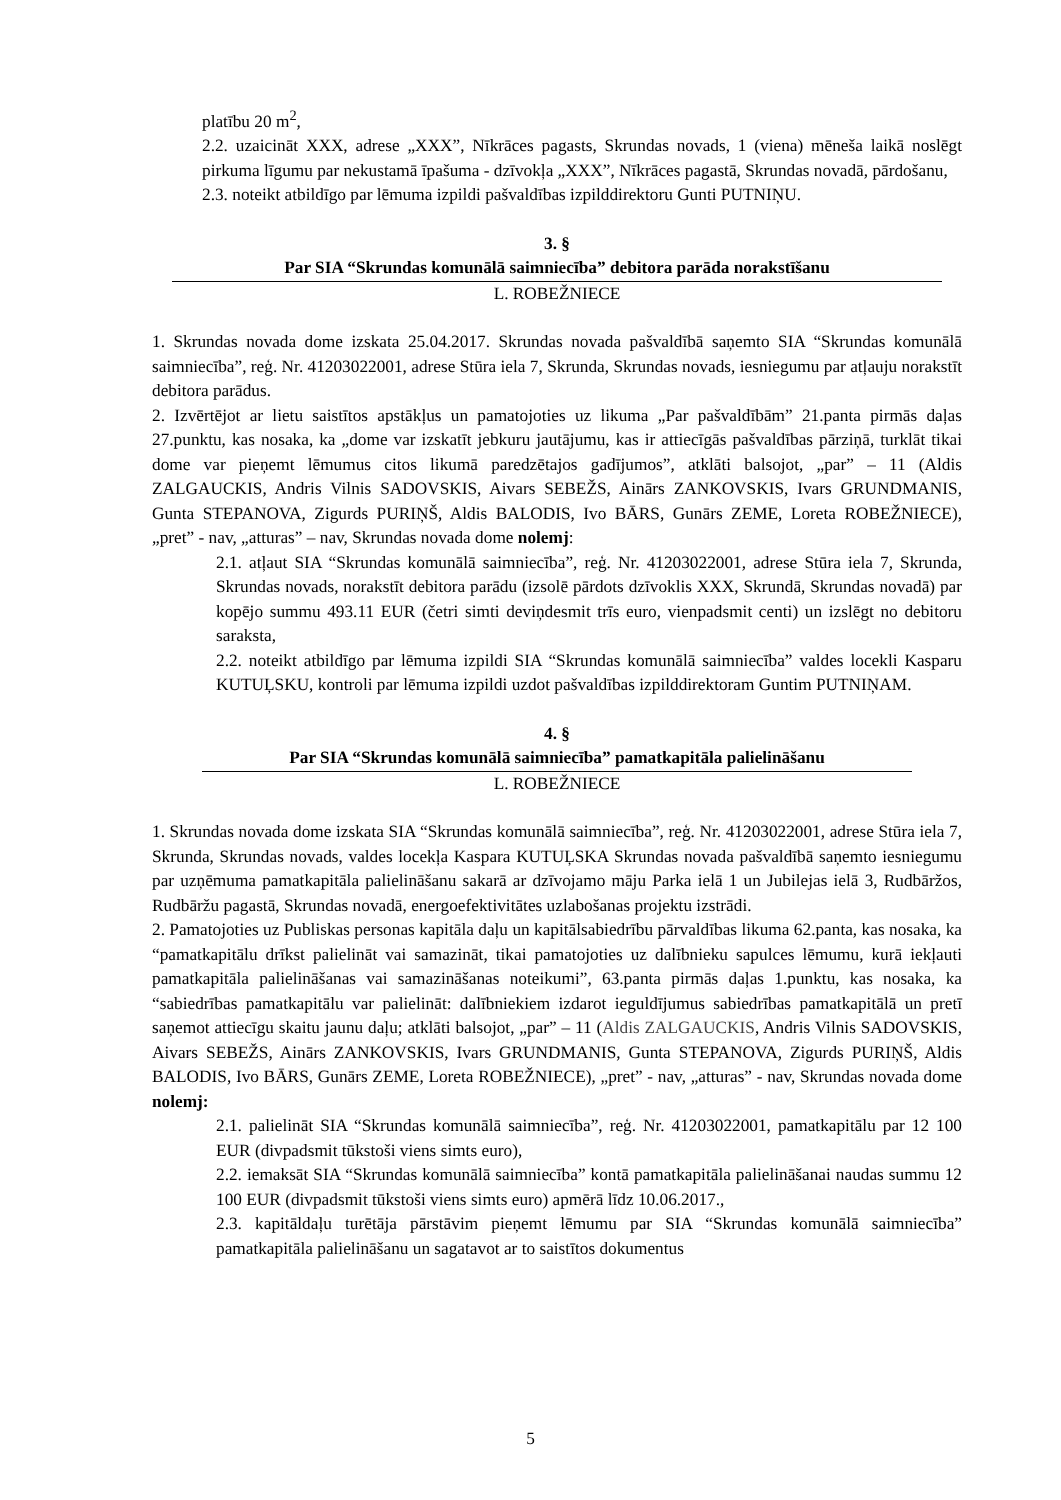platību 20 m<sup>2</sup>,
2.2. uzaicināt XXX, adrese „XXX”, Nīkrāces pagasts, Skrundas novads, 1 (viena) mēneša laikā noslēgt pirkuma līgumu par nekustamā īpašuma - dzīvokļa „XXX”, Nīkrāces pagastā, Skrundas novadā, pārdošanu,
2.3. noteikt atbildīgo par lēmuma izpildi pašvaldības izpilddirektoru Gunti PUTNIŅU.
3. §
Par SIA “Skrundas komunālā saimniecība” debitora parāda norakstīšanu
L. ROBEŽNIECE
1. Skrundas novada dome izskata 25.04.2017. Skrundas novada pašvaldībā saņemto SIA “Skrundas komunālā saimniecība”, reģ. Nr. 41203022001, adrese Stūra iela 7, Skrunda, Skrundas novads, iesniegumu par atļauju norakstīt debitora parādus.
2. Izvērtējot ar lietu saistītos apstākļus un pamatojoties uz likuma „Par pašvaldībām” 21.panta pirmās daļas 27.punktu, kas nosaka, ka „dome var izskatīt jebkuru jautājumu, kas ir attiecīgās pašvaldības pārziņā, turklāt tikai dome var pieņemt lēmumus citos likumā paredzētajos gadījumos”, atklāti balsojot, „par” – 11 (Aldis ZALGAUCKIS, Andris Vilnis SADOVSKIS, Aivars SEBEŽS, Ainārs ZANKOVSKIS, Ivars GRUNDMANIS, Gunta STEPANOVA, Zigurds PURIŅŠ, Aldis BALODIS, Ivo BĀRS, Gunārs ZEME, Loreta ROBEŽNIECE), „pret” - nav, „atturas” – nav, Skrundas novada dome nolemj:
2.1. atļaut SIA “Skrundas komunālā saimniecība”, reģ. Nr. 41203022001, adrese Stūra iela 7, Skrunda, Skrundas novads, norakstīt debitora parādu (izsolē pārdots dzīvoklis XXX, Skrundā, Skrundas novadā) par kopējo summu 493.11 EUR (četri simti deviņdesmit trīs euro, vienpadsmit centi) un izslēgt no debitoru saraksta,
2.2. noteikt atbildīgo par lēmuma izpildi SIA “Skrundas komunālā saimniecība” valdes locekli Kasparu KUTUĻSKU, kontroli par lēmuma izpildi uzdot pašvaldības izpilddirektoram Guntim PUTNIŅAM.
4. §
Par SIA “Skrundas komunālā saimniecība” pamatkapitāla palielināšanu
L. ROBEŽNIECE
1. Skrundas novada dome izskata SIA “Skrundas komunālā saimniecība”, reģ. Nr. 41203022001, adrese Stūra iela 7, Skrunda, Skrundas novads, valdes locekļa Kaspara KUTUĻSKA Skrundas novada pašvaldībā saņemto iesniegumu par uzņēmuma pamatkapitāla palielināšanu sakarā ar dzīvojamo māju Parka ielā 1 un Jubilejas ielā 3, Rudbāržos, Rudbāržu pagastā, Skrundas novadā, energoefektivitātes uzlabošanas projektu izstrādi.
2. Pamatojoties uz Publiskas personas kapitāla daļu un kapitālsabiedrību pārvaldības likuma 62.panta, kas nosaka, ka “pamatkapitālu drīkst palielināt vai samazināt, tikai pamatojoties uz dalībnieku sapulces lēmumu, kurā iekļauti pamatkapitāla palielināšanas vai samazināšanas noteikumi”, 63.panta pirmās daļas 1.punktu, kas nosaka, ka “sabiedrības pamatkapitālu var palielināt: dalībniekiem izdarot ieguldījumus sabiedrības pamatkapitālā un pretī saņemot attiecīgu skaitu jaunu daļu; atklāti balsojot, „par” – 11 (Aldis ZALGAUCKIS, Andris Vilnis SADOVSKIS, Aivars SEBEŽS, Ainārs ZANKOVSKIS, Ivars GRUNDMANIS, Gunta STEPANOVA, Zigurds PURIŅŠ, Aldis BALODIS, Ivo BĀRS, Gunārs ZEME, Loreta ROBEŽNIECE), „pret” - nav, „atturas” - nav, Skrundas novada dome nolemj:
2.1. palielināt SIA “Skrundas komunālā saimniecība”, reģ. Nr. 41203022001, pamatkapitālu par 12 100 EUR (divpadsmit tūkstoši viens simts euro),
2.2. iemaksāt SIA “Skrundas komunālā saimniecība” kontā pamatkapitāla palielināšanai naudas summu 12 100 EUR (divpadsmit tūkstoši viens simts euro) apmērā līdz 10.06.2017.,
2.3. kapitāldaļu turētāja pārstāvim pieņemt lēmumu par SIA “Skrundas komunālā saimniecība” pamatkapitāla palielināšanu un sagatavot ar to saistītos dokumentus
5